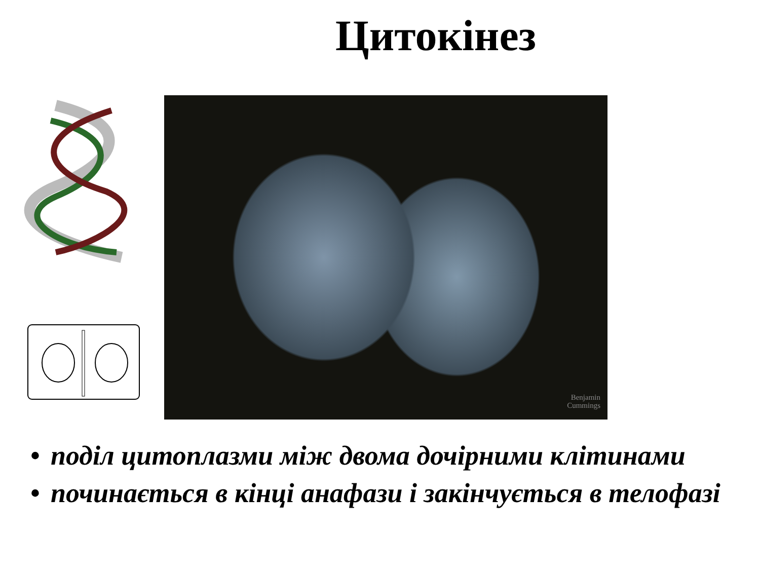Цитокінез
Benjamin
Cummings
• поділ цитоплазми між двома дочірними клітинами
• починається в кінці анафази і закінчується в телофазі